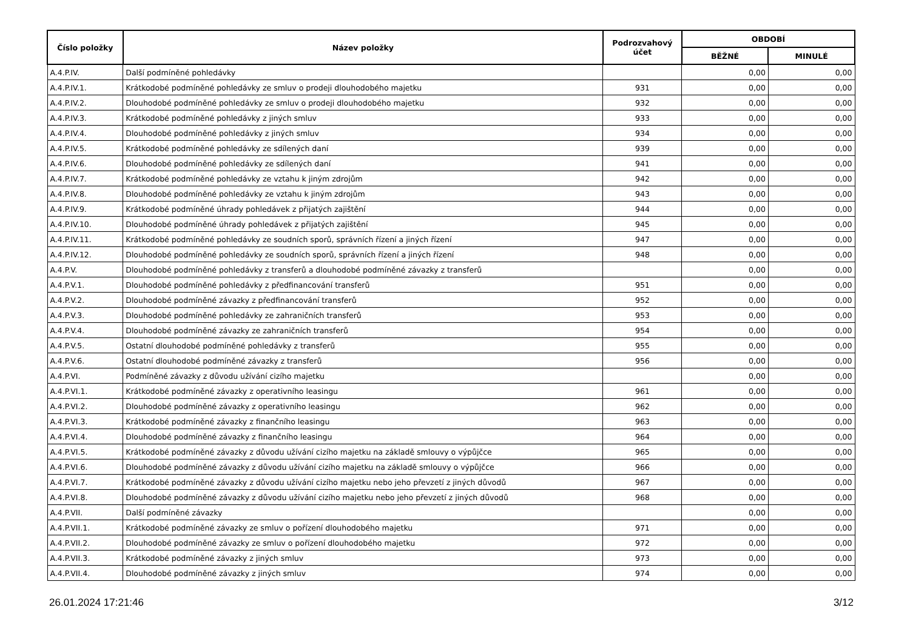| Číslo položky | Název položky | Podrozvahový účet | OBDOBÍ | |
| --- | --- | --- | --- | --- |
| | | | BĚŽNÉ | MINULÉ |
| A.4.P.IV. | Další podmíněné pohledávky | | 0,00 | 0,00 |
| A.4.P.IV.1. | Krátkodobé podmíněné pohledávky ze smluv o prodeji dlouhodobého majetku | 931 | 0,00 | 0,00 |
| A.4.P.IV.2. | Dlouhodobé podmíněné pohledávky ze smluv o prodeji dlouhodobého majetku | 932 | 0,00 | 0,00 |
| A.4.P.IV.3. | Krátkodobé podmíněné pohledávky z jiných smluv | 933 | 0,00 | 0,00 |
| A.4.P.IV.4. | Dlouhodobé podmíněné pohledávky z jiných smluv | 934 | 0,00 | 0,00 |
| A.4.P.IV.5. | Krátkodobé podmíněné pohledávky ze sdílených daní | 939 | 0,00 | 0,00 |
| A.4.P.IV.6. | Dlouhodobé podmíněné pohledávky ze sdílených daní | 941 | 0,00 | 0,00 |
| A.4.P.IV.7. | Krátkodobé podmíněné pohledávky ze vztahu k jiným zdrojům | 942 | 0,00 | 0,00 |
| A.4.P.IV.8. | Dlouhodobé podmíněné pohledávky ze vztahu k jiným zdrojům | 943 | 0,00 | 0,00 |
| A.4.P.IV.9. | Krátkodobé podmíněné úhrady pohledávek z přijatých zajištění | 944 | 0,00 | 0,00 |
| A.4.P.IV.10. | Dlouhodobé podmíněné úhrady pohledávek z přijatých zajištění | 945 | 0,00 | 0,00 |
| A.4.P.IV.11. | Krátkodobé podmíněné pohledávky ze soudních sporů, správních řízení a jiných řízení | 947 | 0,00 | 0,00 |
| A.4.P.IV.12. | Dlouhodobé podmíněné pohledávky ze soudních sporů, správních řízení a jiných řízení | 948 | 0,00 | 0,00 |
| A.4.P.V. | Dlouhodobé podmíněné pohledávky z transferů a dlouhodobé podmíněné závazky z transferů | | 0,00 | 0,00 |
| A.4.P.V.1. | Dlouhodobé podmíněné pohledávky z předfinancování transferů | 951 | 0,00 | 0,00 |
| A.4.P.V.2. | Dlouhodobé podmíněné závazky z předfinancování transferů | 952 | 0,00 | 0,00 |
| A.4.P.V.3. | Dlouhodobé podmíněné pohledávky ze zahraničních transferů | 953 | 0,00 | 0,00 |
| A.4.P.V.4. | Dlouhodobé podmíněné závazky ze zahraničních transferů | 954 | 0,00 | 0,00 |
| A.4.P.V.5. | Ostatní dlouhodobé podmíněné pohledávky z transferů | 955 | 0,00 | 0,00 |
| A.4.P.V.6. | Ostatní dlouhodobé podmíněné závazky z transferů | 956 | 0,00 | 0,00 |
| A.4.P.VI. | Podmíněné závazky z důvodu užívání cizího majetku | | 0,00 | 0,00 |
| A.4.P.VI.1. | Krátkodobé podmíněné závazky z operativního leasingu | 961 | 0,00 | 0,00 |
| A.4.P.VI.2. | Dlouhodobé podmíněné závazky z operativního leasingu | 962 | 0,00 | 0,00 |
| A.4.P.VI.3. | Krátkodobé podmíněné závazky z finančního leasingu | 963 | 0,00 | 0,00 |
| A.4.P.VI.4. | Dlouhodobé podmíněné závazky z finančního leasingu | 964 | 0,00 | 0,00 |
| A.4.P.VI.5. | Krátkodobé podmíněné závazky z důvodu užívání cizího majetku na základě smlouvy o výpůjčce | 965 | 0,00 | 0,00 |
| A.4.P.VI.6. | Dlouhodobé podmíněné závazky z důvodu užívání cizího majetku na základě smlouvy o výpůjčce | 966 | 0,00 | 0,00 |
| A.4.P.VI.7. | Krátkodobé podmíněné závazky z důvodu užívání cizího majetku nebo jeho převzetí z jiných důvodů | 967 | 0,00 | 0,00 |
| A.4.P.VI.8. | Dlouhodobé podmíněné závazky z důvodu užívání cizího majetku nebo jeho převzetí z jiných důvodů | 968 | 0,00 | 0,00 |
| A.4.P.VII. | Další podmíněné závazky | | 0,00 | 0,00 |
| A.4.P.VII.1. | Krátkodobé podmíněné závazky ze smluv o pořízení dlouhodobého majetku | 971 | 0,00 | 0,00 |
| A.4.P.VII.2. | Dlouhodobé podmíněné závazky ze smluv o pořízení dlouhodobého majetku | 972 | 0,00 | 0,00 |
| A.4.P.VII.3. | Krátkodobé podmíněné závazky z jiných smluv | 973 | 0,00 | 0,00 |
| A.4.P.VII.4. | Dlouhodobé podmíněné závazky z jiných smluv | 974 | 0,00 | 0,00 |
26.01.2024 17:21:46 3/12